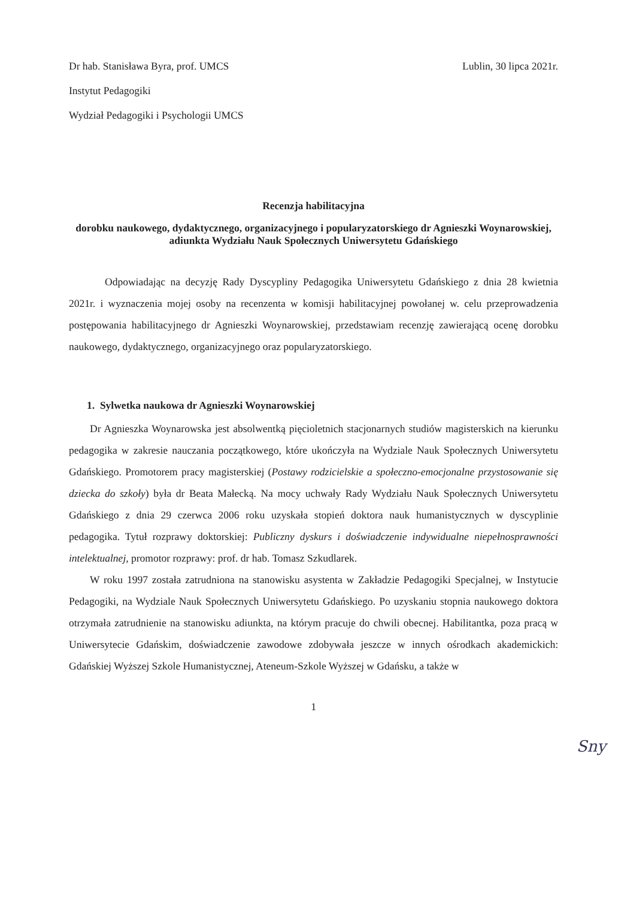Dr hab. Stanisława Byra, prof. UMCS
Instytut Pedagogiki
Wydział Pedagogiki i Psychologii UMCS
Lublin, 30 lipca 2021r.
Recenzja habilitacyjna
dorobku naukowego, dydaktycznego, organizacyjnego i popularyzatorskiego dr Agnieszki Woynarowskiej, adiunkta Wydziału Nauk Społecznych Uniwersytetu Gdańskiego
Odpowiadając na decyzję Rady Dyscypliny Pedagogika Uniwersytetu Gdańskiego z dnia 28 kwietnia 2021r. i wyznaczenia mojej osoby na recenzenta w komisji habilitacyjnej powołanej w. celu przeprowadzenia postępowania habilitacyjnego dr Agnieszki Woynarowskiej, przedstawiam recenzję zawierającą ocenę dorobku naukowego, dydaktycznego, organizacyjnego oraz popularyzatorskiego.
1. Sylwetka naukowa dr Agnieszki Woynarowskiej
Dr Agnieszka Woynarowska jest absolwentką pięcioletnich stacjonarnych studiów magisterskich na kierunku pedagogika w zakresie nauczania początkowego, które ukończyła na Wydziale Nauk Społecznych Uniwersytetu Gdańskiego. Promotorem pracy magisterskiej (Postawy rodzicielskie a społeczno-emocjonalne przystosowanie się dziecka do szkoły) była dr Beata Małecką. Na mocy uchwały Rady Wydziału Nauk Społecznych Uniwersytetu Gdańskiego z dnia 29 czerwca 2006 roku uzyskała stopień doktora nauk humanistycznych w dyscyplinie pedagogika. Tytuł rozprawy doktorskiej: Publiczny dyskurs i doświadczenie indywidualne niepełnosprawności intelektualnej, promotor rozprawy: prof. dr hab. Tomasz Szkudlarek.
W roku 1997 została zatrudniona na stanowisku asystenta w Zakładzie Pedagogiki Specjalnej, w Instytucie Pedagogiki, na Wydziale Nauk Społecznych Uniwersytetu Gdańskiego. Po uzyskaniu stopnia naukowego doktora otrzymała zatrudnienie na stanowisku adiunkta, na którym pracuje do chwili obecnej. Habilitantka, poza pracą w Uniwersytecie Gdańskim, doświadczenie zawodowe zdobywała jeszcze w innych ośrodkach akademickich: Gdańskiej Wyższej Szkole Humanistycznej, Ateneum-Szkole Wyższej w Gdańsku, a także w
1
Sny